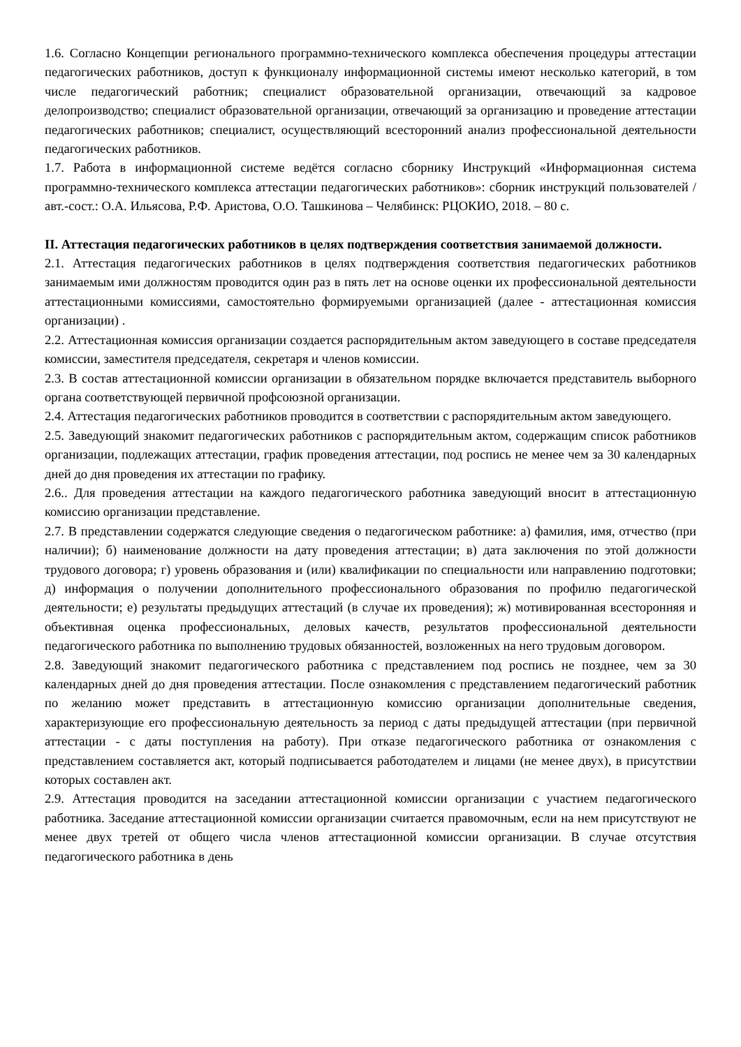1.6. Согласно Концепции регионального программно-технического комплекса обеспечения процедуры аттестации педагогических работников, доступ к функционалу информационной системы имеют несколько категорий, в том числе педагогический работник; специалист образовательной организации, отвечающий за кадровое делопроизводство; специалист образовательной организации, отвечающий за организацию и проведение аттестации педагогических работников; специалист, осуществляющий всесторонний анализ профессиональной деятельности педагогических работников.
1.7. Работа в информационной системе ведётся согласно сборнику Инструкций «Информационная система программно-технического комплекса аттестации педагогических работников»: сборник инструкций пользователей / авт.-сост.: О.А. Ильясова, Р.Ф. Аристова, О.О. Ташкинова – Челябинск: РЦОКИО, 2018. – 80 с.
II. Аттестация педагогических работников в целях подтверждения соответствия занимаемой должности.
2.1. Аттестация педагогических работников в целях подтверждения соответствия педагогических работников занимаемым ими должностям проводится один раз в пять лет на основе оценки их профессиональной деятельности аттестационными комиссиями, самостоятельно формируемыми организацией (далее - аттестационная комиссия организации) .
2.2. Аттестационная комиссия организации создается распорядительным актом заведующего в составе председателя комиссии, заместителя председателя, секретаря и членов комиссии.
2.3. В состав аттестационной комиссии организации в обязательном порядке включается представитель выборного органа соответствующей первичной профсоюзной организации.
2.4. Аттестация педагогических работников проводится в соответствии с распорядительным актом заведующего.
2.5. Заведующий знакомит педагогических работников с распорядительным актом, содержащим список работников организации, подлежащих аттестации, график проведения аттестации, под роспись не менее чем за 30 календарных дней до дня проведения их аттестации по графику.
2.6.. Для проведения аттестации на каждого педагогического работника заведующий вносит в аттестационную комиссию организации представление.
2.7. В представлении содержатся следующие сведения о педагогическом работнике: а) фамилия, имя, отчество (при наличии); б) наименование должности на дату проведения аттестации; в) дата заключения по этой должности трудового договора; г) уровень образования и (или) квалификации по специальности или направлению подготовки; д) информация о получении дополнительного профессионального образования по профилю педагогической деятельности; е) результаты предыдущих аттестаций (в случае их проведения); ж) мотивированная всесторонняя и объективная оценка профессиональных, деловых качеств, результатов профессиональной деятельности педагогического работника по выполнению трудовых обязанностей, возложенных на него трудовым договором.
2.8. Заведующий знакомит педагогического работника с представлением под роспись не позднее, чем за 30 календарных дней до дня проведения аттестации. После ознакомления с представлением педагогический работник по желанию может представить в аттестационную комиссию организации дополнительные сведения, характеризующие его профессиональную деятельность за период с даты предыдущей аттестации (при первичной аттестации - с даты поступления на работу). При отказе педагогического работника от ознакомления с представлением составляется акт, который подписывается работодателем и лицами (не менее двух), в присутствии которых составлен акт.
2.9. Аттестация проводится на заседании аттестационной комиссии организации с участием педагогического работника. Заседание аттестационной комиссии организации считается правомочным, если на нем присутствуют не менее двух третей от общего числа членов аттестационной комиссии организации. В случае отсутствия педагогического работника в день